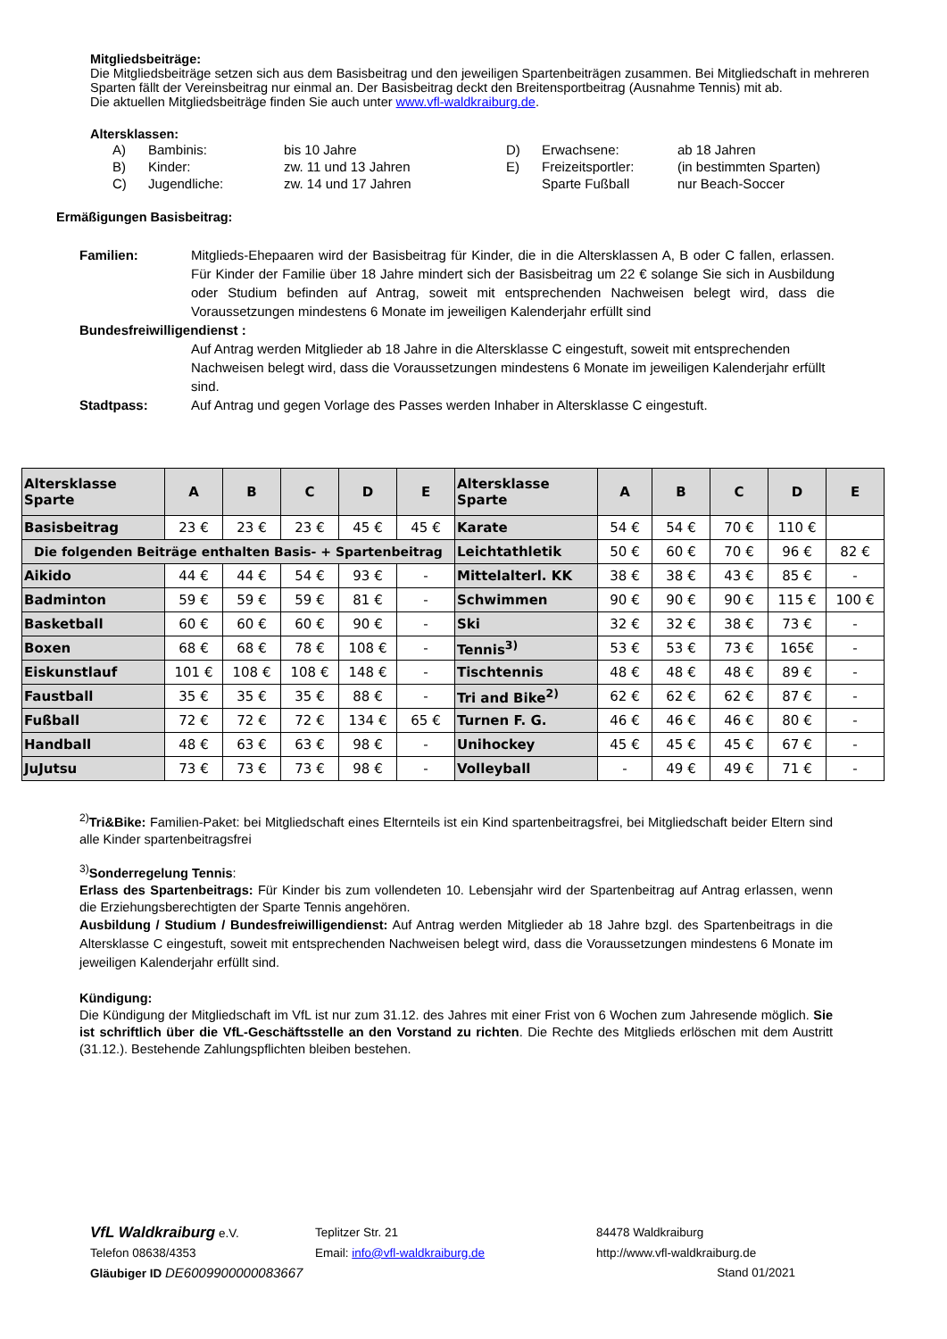Mitgliedsbeiträge:
Die Mitgliedsbeiträge setzen sich aus dem Basisbeitrag und den jeweiligen Spartenbeiträgen zusammen. Bei Mitgliedschaft in mehreren Sparten fällt der Vereinsbeitrag nur einmal an. Der Basisbeitrag deckt den Breitensportbeitrag (Ausnahme Tennis) mit ab.
Die aktuellen Mitgliedsbeiträge finden Sie auch unter www.vfl-waldkraiburg.de.
Altersklassen:
| A) | Bambinis: | bis 10 Jahre | D) | Erwachsene: | ab 18 Jahren |
| B) | Kinder: | zw. 11 und 13 Jahren | E) | Freizeitsportler: | (in bestimmten Sparten) |
| C) | Jugendliche: | zw. 14 und 17 Jahren | | Sparte Fußball | nur Beach-Soccer |
Ermäßigungen Basisbeitrag:
Familien: Mitglieds-Ehepaaren wird der Basisbeitrag für Kinder, die in die Altersklassen A, B oder C fallen, erlassen. Für Kinder der Familie über 18 Jahre mindert sich der Basisbeitrag um 22 € solange Sie sich in Ausbildung oder Studium befinden auf Antrag, soweit mit entsprechenden Nachweisen belegt wird, dass die Voraussetzungen mindestens 6 Monate im jeweiligen Kalenderjahr erfüllt sind
Bundesfreiwilligendienst :
Auf Antrag werden Mitglieder ab 18 Jahre in die Altersklasse C eingestuft, soweit mit entsprechenden Nachweisen belegt wird, dass die Voraussetzungen mindestens 6 Monate im jeweiligen Kalenderjahr erfüllt sind.
Stadtpass: Auf Antrag und gegen Vorlage des Passes werden Inhaber in Altersklasse C eingestuft.
| Altersklasse Sparte | A | B | C | D | E | Altersklasse Sparte | A | B | C | D | E |
| --- | --- | --- | --- | --- | --- | --- | --- | --- | --- | --- | --- |
| Basisbeitrag | 23 € | 23 € | 23 € | 45 € | 45 € | Karate | 54 € | 54 € | 70 € | 110 € | |
| Die folgenden Beiträge enthalten Basis- + Spartenbeitrag | | | | | | Leichtathletik | 50 € | 60 € | 70 € | 96 € | 82 € |
| Aikido | 44 € | 44 € | 54 € | 93 € | - | Mittelalterl. KK | 38 € | 38 € | 43 € | 85 € | - |
| Badminton | 59 € | 59 € | 59 € | 81 € | - | Schwimmen | 90 € | 90 € | 90 € | 115 € | 100 € |
| Basketball | 60 € | 60 € | 60 € | 90 € | - | Ski | 32 € | 32 € | 38 € | 73 € | - |
| Boxen | 68 € | 68 € | 78 € | 108 € | - | Tennis<sup>3)</sup> | 53 € | 53 € | 73 € | 165€ | - |
| Eiskunstlauf | 101 € | 108 € | 108 € | 148 € | - | Tischtennis | 48 € | 48 € | 48 € | 89 € | - |
| Faustball | 35 € | 35 € | 35 € | 88 € | - | Tri and Bike<sup>2)</sup> | 62 € | 62 € | 62 € | 87 € | - |
| Fußball | 72 € | 72 € | 72 € | 134 € | 65 € | Turnen F. G. | 46 € | 46 € | 46 € | 80 € | - |
| Handball | 48 € | 63 € | 63 € | 98 € | - | Unihockey | 45 € | 45 € | 45 € | 67 € | - |
| JuJutsu | 73 € | 73 € | 73 € | 98 € | - | Volleyball | - | 49 € | 49 € | 71 € | - |
<sup>2)</sup> Tri&Bike: Familien-Paket: bei Mitgliedschaft eines Elternteils ist ein Kind spartenbeitragsfrei, bei Mitgliedschaft beider Eltern sind alle Kinder spartenbeitragsfrei
<sup>3)</sup> Sonderregelung Tennis:
Erlass des Spartenbeitrags: Für Kinder bis zum vollendeten 10. Lebensjahr wird der Spartenbeitrag auf Antrag erlassen, wenn die Erziehungsberechtigten der Sparte Tennis angehören.
Ausbildung / Studium / Bundesfreiwilligendienst: Auf Antrag werden Mitglieder ab 18 Jahre bzgl. des Spartenbeitrags in die Altersklasse C eingestuft, soweit mit entsprechenden Nachweisen belegt wird, dass die Voraussetzungen mindestens 6 Monate im jeweiligen Kalenderjahr erfüllt sind.
Kündigung:
Die Kündigung der Mitgliedschaft im VfL ist nur zum 31.12. des Jahres mit einer Frist von 6 Wochen zum Jahresende möglich. Sie ist schriftlich über die VfL-Geschäftsstelle an den Vorstand zu richten. Die Rechte des Mitglieds erlöschen mit dem Austritt (31.12.). Bestehende Zahlungspflichten bleiben bestehen.
VfL Waldkraiburg e.V. Teplitzer Str. 21 84478 Waldkraiburg
Telefon 08638/4353 Email: info@vfl-waldkraiburg.de http://www.vfl-waldkraiburg.de
Gläubiger ID DE6009900000083667 Stand 01/2021